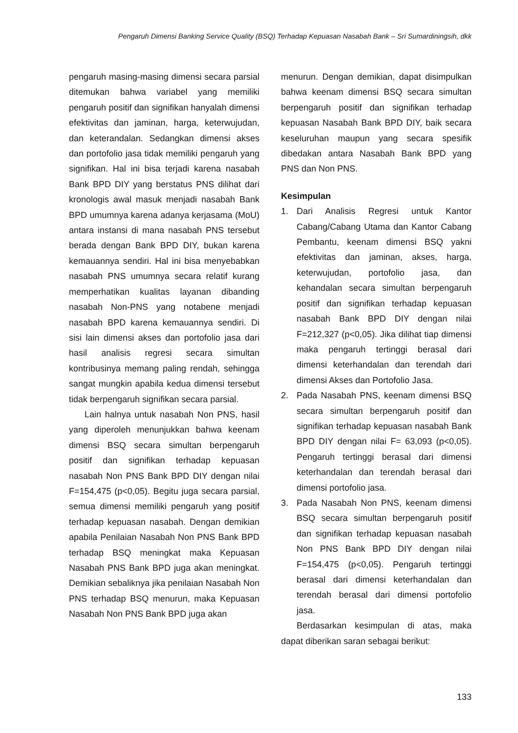Pengaruh Dimensi Banking Service Quality (BSQ) Terhadap Kepuasan Nasabah Bank – Sri Sumardiningsih, dkk
pengaruh masing-masing dimensi secara parsial ditemukan bahwa variabel yang memiliki pengaruh positif dan signifikan hanyalah dimensi efektivitas dan jaminan, harga, keterwujudan, dan keterandalan. Sedangkan dimensi akses dan portofolio jasa tidak memiliki pengaruh yang signifikan. Hal ini bisa terjadi karena nasabah Bank BPD DIY yang berstatus PNS dilihat dari kronologis awal masuk menjadi nasabah Bank BPD umumnya karena adanya kerjasama (MoU) antara instansi di mana nasabah PNS tersebut berada dengan Bank BPD DIY, bukan karena kemauannya sendiri. Hal ini bisa menyebabkan nasabah PNS umumnya secara relatif kurang memperhatikan kualitas layanan dibanding nasabah Non-PNS yang notabene menjadi nasabah BPD karena kemauannya sendiri. Di sisi lain dimensi akses dan portofolio jasa dari hasil analisis regresi secara simultan kontribusinya memang paling rendah, sehingga sangat mungkin apabila kedua dimensi tersebut tidak berpengaruh signifikan secara parsial.
Lain halnya untuk nasabah Non PNS, hasil yang diperoleh menunjukkan bahwa keenam dimensi BSQ secara simultan berpengaruh positif dan signifikan terhadap kepuasan nasabah Non PNS Bank BPD DIY dengan nilai F=154,475 (p<0,05). Begitu juga secara parsial, semua dimensi memiliki pengaruh yang positif terhadap kepuasan nasabah. Dengan demikian apabila Penilaian Nasabah Non PNS Bank BPD terhadap BSQ meningkat maka Kepuasan Nasabah PNS Bank BPD juga akan meningkat. Demikian sebaliknya jika penilaian Nasabah Non PNS terhadap BSQ menurun, maka Kepuasan Nasabah Non PNS Bank BPD juga akan
menurun. Dengan demikian, dapat disimpulkan bahwa keenam dimensi BSQ secara simultan berpengaruh positif dan signifikan terhadap kepuasan Nasabah Bank BPD DIY, baik secara keseluruhan maupun yang secara spesifik dibedakan antara Nasabah Bank BPD yang PNS dan Non PNS.
Kesimpulan
1. Dari Analisis Regresi untuk Kantor Cabang/Cabang Utama dan Kantor Cabang Pembantu, keenam dimensi BSQ yakni efektivitas dan jaminan, akses, harga, keterwujudan, portofolio jasa, dan kehandalan secara simultan berpengaruh positif dan signifikan terhadap kepuasan nasabah Bank BPD DIY dengan nilai F=212,327 (p<0,05). Jika dilihat tiap dimensi maka pengaruh tertinggi berasal dari dimensi keterhandalan dan terendah dari dimensi Akses dan Portofolio Jasa.
2. Pada Nasabah PNS, keenam dimensi BSQ secara simultan berpengaruh positif dan signifikan terhadap kepuasan nasabah Bank BPD DIY dengan nilai F= 63,093 (p<0,05). Pengaruh tertinggi berasal dari dimensi keterhandalan dan terendah berasal dari dimensi portofolio jasa.
3. Pada Nasabah Non PNS, keenam dimensi BSQ secara simultan berpengaruh positif dan signifikan terhadap kepuasan nasabah Non PNS Bank BPD DIY dengan nilai F=154,475 (p<0,05). Pengaruh tertinggi berasal dari dimensi keterhandalan dan terendah berasal dari dimensi portofolio jasa.
Berdasarkan kesimpulan di atas, maka dapat diberikan saran sebagai berikut:
133